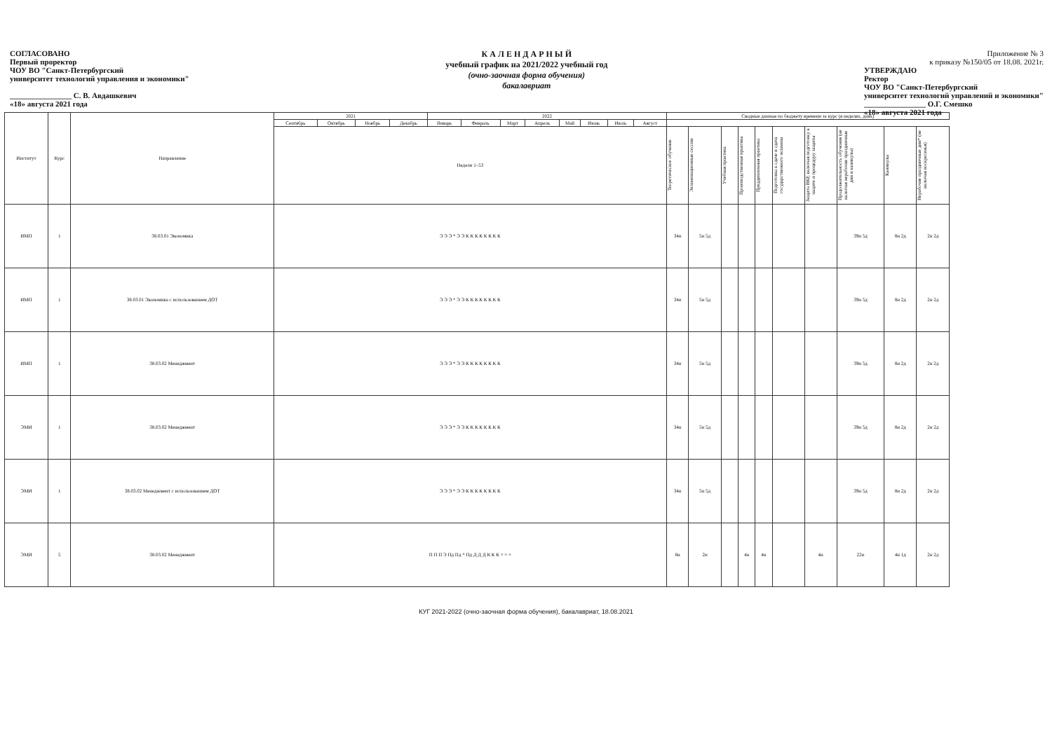СОГЛАСОВАНО
Первый проректор
ЧОУ ВО "Санкт-Петербургский
университет технологий управления и экономики"
________________ С. В. Авдашкевич
«18» августа 2021 года
К А Л Е Н Д А Р Н Ы Й
учебный график на 2021/2022 учебный год
(очно-заочная форма обучения)
бакалавриат
Приложение № 3
к приказу №150/05 от 18.08. 2021г.
УТВЕРЖДАЮ
Ректор
ЧОУ ВО "Санкт-Петербургский
университет технологий управлений и экономики"
________________ О.Г. Смешко
«18» августа 2021 года
| Институт | Курс | Направление | 2021 | | | | 2022 | | | | | | | | Сводные данные по бюджету времени за курс (в неделях, днях) | | | | | | | | | |
| --- | --- | --- | --- | --- | --- | --- | --- | --- | --- | --- | --- | --- | --- | --- | --- | --- | --- | --- | --- | --- | --- | --- | --- | --- |
| | | | Сентябрь | Октябрь | Ноябрь | Декабрь | Январь | Февраль | Март | Апрель | Май | Июнь | Июль | Август | | | | | | | | | | |
| | | | Недели 1–53 | | | | | | | | | | | | Теоретическое обучение | Экзаменационные сессии | Учебная практика | Производственная практика | Преддипломная практика | Подготовка к сдаче и сдача государственного экзамена | Защита ВКР, включая подготовку к защите и процедуру защиты | Продолжительность обучения (не включая нерабочие праздничные дни и каникулы) | Каникулы | Нерабочие праздничные дни* (не включая воскресенья) |
| ИМП | 1 | 38.03.01 Экономика | Э Э Э * Э Э К К К К К К К К | | | | | | | | | | | | 34н | 5н 5д | | | | | | 39н 5д | 8н 2д | 2н 2д |
| ИМП | 1 | 38.03.01 Экономика с использованием ДОТ | Э Э Э * Э Э К К К К К К К К | | | | | | | | | | | | 34н | 5н 5д | | | | | | 39н 5д | 8н 2д | 2н 2д |
| ИМП | 1 | 38.03.02 Менеджмент | Э Э Э * Э Э К К К К К К К К | | | | | | | | | | | | 34н | 5н 5д | | | | | | 39н 5д | 8н 2д | 2н 2д |
| ЭМИ | 1 | 38.03.02 Менеджмент | Э Э Э * Э Э К К К К К К К К | | | | | | | | | | | | 34н | 5н 5д | | | | | | 39н 5д | 8н 2д | 2н 2д |
| ЭМИ | 1 | 38.03.02 Менеджмент с использованием ДОТ | Э Э Э * Э Э К К К К К К К К | | | | | | | | | | | | 34н | 5н 5д | | | | | | 39н 5д | 8н 2д | 2н 2д |
| ЭМИ | 5 | 38.03.02 Менеджмент | П П П Э Пд Пд * Пд Д Д Д К К К = = = | | | | | | | | | | | | 8н | 2н | | 4н | 4н | | 4н | 22н | 4н 1д | 2н 2д |
КУГ 2021-2022 (очно-заочная форма обучения), бакалавриат, 18.08.2021